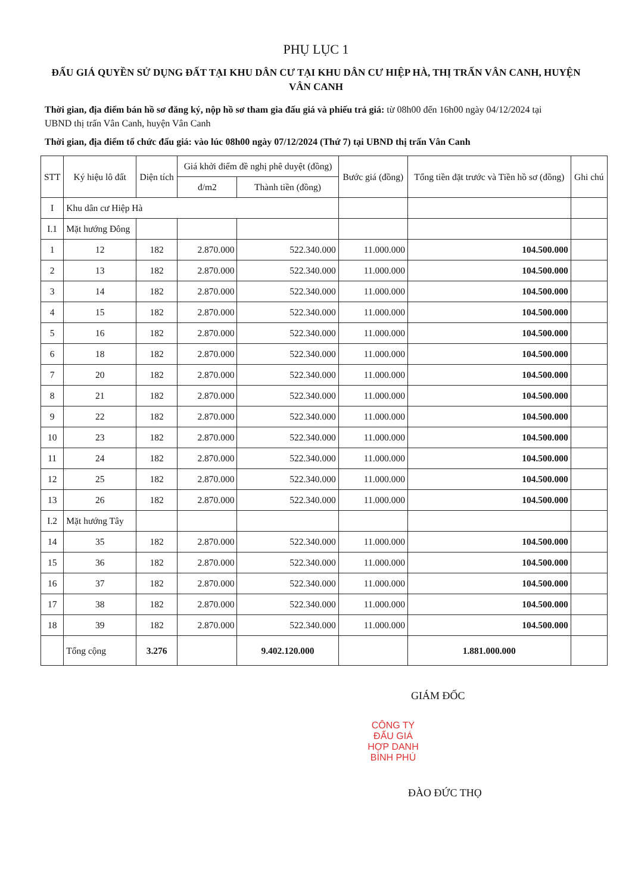PHỤ LỤC 1
ĐẤU GIÁ QUYỀN SỬ DỤNG ĐẤT TẠI KHU DÂN CƯ TẠI KHU DÂN CƯ HIỆP HÀ, THỊ TRẤN VÂN CANH, HUYỆN VÂN CANH
Thời gian, địa điểm bán hồ sơ đăng ký, nộp hồ sơ tham gia đấu giá và phiếu trả giá: từ 08h00 đến 16h00 ngày 04/12/2024 tại UBND thị trấn Vân Canh, huyện Vân Canh
Thời gian, địa điểm tổ chức đấu giá: vào lúc 08h00 ngày 07/12/2024 (Thứ 7) tại UBND thị trấn Vân Canh
| STT | Ký hiệu lô đất | Diện tích | Giá khởi điểm đề nghị phê duyệt (đồng) | | Bước giá (đồng) | Tổng tiền đặt trước và Tiền hồ sơ (đồng) | Ghi chú |
| --- | --- | --- | --- | --- | --- | --- | --- |
| | | | đ/m2 | Thành tiền (đồng) | | | |
| I | Khu dân cư Hiệp Hà | | | | | | |
| I.1 | Mặt hướng Đông | | | | | | |
| 1 | 12 | 182 | 2.870.000 | 522.340.000 | 11.000.000 | 104.500.000 | |
| 2 | 13 | 182 | 2.870.000 | 522.340.000 | 11.000.000 | 104.500.000 | |
| 3 | 14 | 182 | 2.870.000 | 522.340.000 | 11.000.000 | 104.500.000 | |
| 4 | 15 | 182 | 2.870.000 | 522.340.000 | 11.000.000 | 104.500.000 | |
| 5 | 16 | 182 | 2.870.000 | 522.340.000 | 11.000.000 | 104.500.000 | |
| 6 | 18 | 182 | 2.870.000 | 522.340.000 | 11.000.000 | 104.500.000 | |
| 7 | 20 | 182 | 2.870.000 | 522.340.000 | 11.000.000 | 104.500.000 | |
| 8 | 21 | 182 | 2.870.000 | 522.340.000 | 11.000.000 | 104.500.000 | |
| 9 | 22 | 182 | 2.870.000 | 522.340.000 | 11.000.000 | 104.500.000 | |
| 10 | 23 | 182 | 2.870.000 | 522.340.000 | 11.000.000 | 104.500.000 | |
| 11 | 24 | 182 | 2.870.000 | 522.340.000 | 11.000.000 | 104.500.000 | |
| 12 | 25 | 182 | 2.870.000 | 522.340.000 | 11.000.000 | 104.500.000 | |
| 13 | 26 | 182 | 2.870.000 | 522.340.000 | 11.000.000 | 104.500.000 | |
| I.2 | Mặt hướng Tây | | | | | | |
| 14 | 35 | 182 | 2.870.000 | 522.340.000 | 11.000.000 | 104.500.000 | |
| 15 | 36 | 182 | 2.870.000 | 522.340.000 | 11.000.000 | 104.500.000 | |
| 16 | 37 | 182 | 2.870.000 | 522.340.000 | 11.000.000 | 104.500.000 | |
| 17 | 38 | 182 | 2.870.000 | 522.340.000 | 11.000.000 | 104.500.000 | |
| 18 | 39 | 182 | 2.870.000 | 522.340.000 | 11.000.000 | 104.500.000 | |
| | Tổng cộng | 3.276 | | 9.402.120.000 | | 1.881.000.000 | |
GIÁM ĐỐC
CÔNG TY
ĐẤU GIÁ
HỢP DANH
BÌNH PHÚ
ĐÀO ĐỨC THỌ